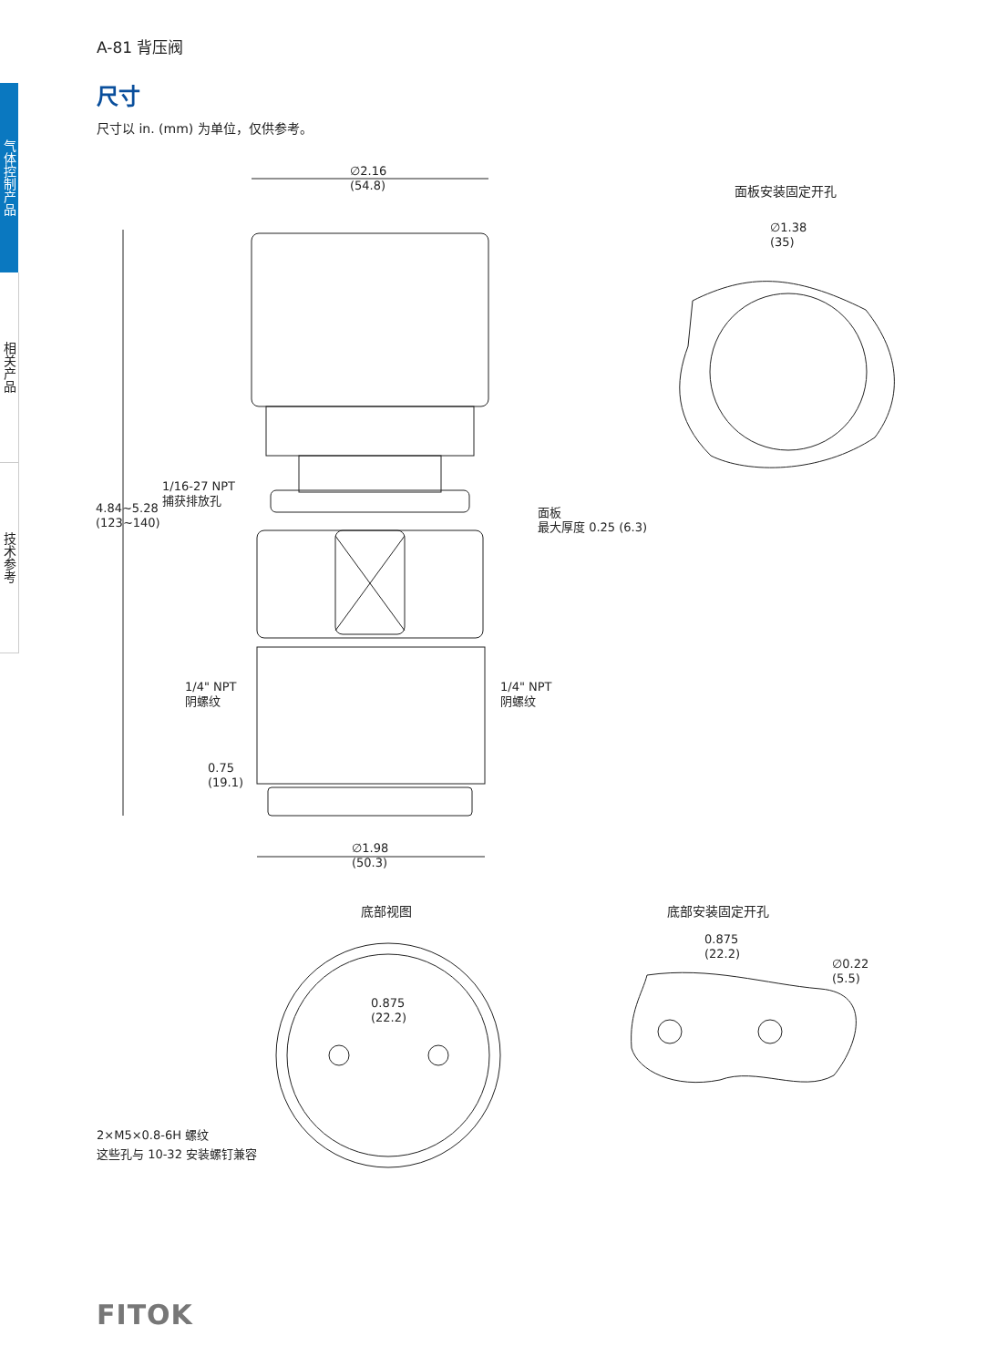A-81 背压阀
气体控制产品
相关产品
技术参考
尺寸
尺寸以 in. (mm) 为单位，仅供参考。
∅2.16
(54.8)
面板安装固定开孔
∅1.38
(35)
1/16-27 NPT
捕获排放孔
4.84~5.28
(123~140)
面板
最大厚度 0.25 (6.3)
1/4" NPT
阴螺纹
1/4" NPT
阴螺纹
0.75
(19.1)
∅1.98
(50.3)
底部视图 底部安装固定开孔
0.875
(22.2)
∅0.22
(5.5)
0.875
(22.2)
2×M5×0.8-6H 螺纹
这些孔与 10-32 安装螺钉兼容
FITOK